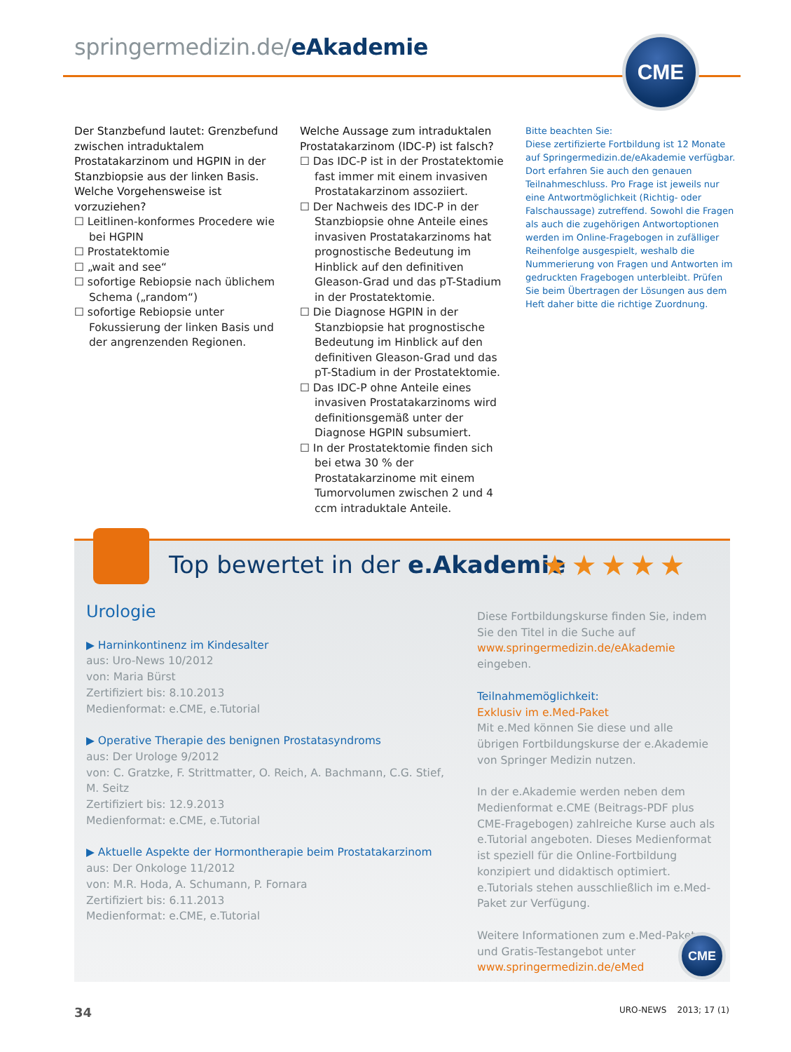springermedizin.de/eAkademie CME
Der Stanzbefund lautet: Grenzbefund zwischen intraduktalem Prostatakarzinom und HGPIN in der Stanzbiopsie aus der linken Basis. Welche Vorgehensweise ist vorzuziehen?
☐ Leitlinen-konformes Procedere wie bei HGPIN
☐ Prostatektomie
☐ „wait and see“
☐ sofortige Rebiopsie nach üblichem Schema („random“)
☐ sofortige Rebiopsie unter Fokussierung der linken Basis und der angrenzenden Regionen.
Welche Aussage zum intraduktalen Prostatakarzinom (IDC-P) ist falsch?
☐ Das IDC-P ist in der Prostatektomie fast immer mit einem invasiven Prostatakarzinom assoziiert.
☐ Der Nachweis des IDC-P in der Stanzbiopsie ohne Anteile eines invasiven Prostatakarzinoms hat prognostische Bedeutung im Hinblick auf den definitiven Gleason-Grad und das pT-Stadium in der Prostatektomie.
☐ Die Diagnose HGPIN in der Stanzbiopsie hat prognostische Bedeutung im Hinblick auf den definitiven Gleason-Grad und das pT-Stadium in der Prostatektomie.
☐ Das IDC-P ohne Anteile eines invasiven Prostatakarzinoms wird definitionsgemäß unter der Diagnose HGPIN subsumiert.
☐ In der Prostatektomie finden sich bei etwa 30 % der Prostatakarzinome mit einem Tumorvolumen zwischen 2 und 4 ccm intraduktale Anteile.
Bitte beachten Sie:
Diese zertifizierte Fortbildung ist 12 Monate auf Springermedizin.de/eAkademie verfügbar. Dort erfahren Sie auch den genauen Teilnahmeschluss. Pro Frage ist jeweils nur eine Antwortmöglichkeit (Richtig- oder Falschaussage) zutreffend. Sowohl die Fragen als auch die zugehörigen Antwortoptionen werden im Online-Fragebogen in zufälliger Reihenfolge ausgespielt, weshalb die Nummerierung von Fragen und Antworten im gedruckten Fragebogen unterbleibt. Prüfen Sie beim Übertragen der Lösungen aus dem Heft daher bitte die richtige Zuordnung.
Top bewertet in der e.Akademie ★★★★★
Urologie
▶ Harninkontinenz im Kindesalter
aus: Uro-News 10/2012
von: Maria Bürst
Zertifiziert bis: 8.10.2013
Medienformat: e.CME, e.Tutorial
▶ Operative Therapie des benignen Prostatasyndroms
aus: Der Urologe 9/2012
von: C. Gratzke, F. Strittmatter, O. Reich, A. Bachmann, C.G. Stief, M. Seitz
Zertifiziert bis: 12.9.2013
Medienformat: e.CME, e.Tutorial
▶ Aktuelle Aspekte der Hormontherapie beim Prostatakarzinom
aus: Der Onkologe 11/2012
von: M.R. Hoda, A. Schumann, P. Fornara
Zertifiziert bis: 6.11.2013
Medienformat: e.CME, e.Tutorial
Diese Fortbildungskurse finden Sie, indem Sie den Titel in die Suche auf www.springermedizin.de/eAkademie eingeben.
Teilnahmemöglichkeit:
Exklusiv im e.Med-Paket
Mit e.Med können Sie diese und alle übrigen Fortbildungskurse der e.Akademie von Springer Medizin nutzen.
In der e.Akademie werden neben dem Medienformat e.CME (Beitrags-PDF plus CME-Fragebogen) zahlreiche Kurse auch als e.Tutorial angeboten. Dieses Medienformat ist speziell für die Online-Fortbildung konzipiert und didaktisch optimiert. e.Tutorials stehen ausschließlich im e.Med-Paket zur Verfügung.
Weitere Informationen zum e.Med-Paket und Gratis-Testangebot unter
www.springermedizin.de/eMed
CME
34 URO-NEWS 2013; 17 (1)